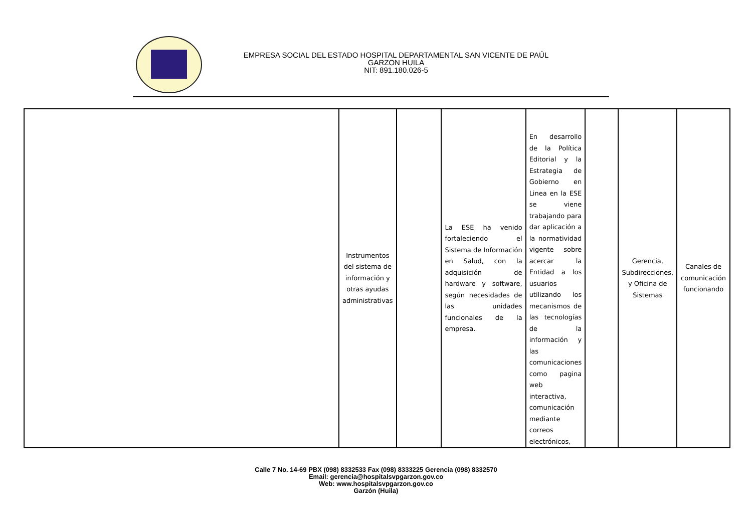EMPRESA SOCIAL DEL ESTADO HOSPITAL DEPARTAMENTAL SAN VICENTE DE PAÚL
GARZON HUILA
NIT: 891.180.026-5
| | Instrumentos del sistema de información y otras ayudas administrativas | | La ESE ha venido fortaleciendo el Sistema de Información en Salud, con la adquisición de hardware y software, según necesidades de las unidades funcionales de la empresa. | En desarrollo de la Política Editorial y la Estrategia de Gobierno en Linea en la ESE se viene trabajando para dar aplicación a la normatividad vigente sobre acercar la Entidad a los usuarios utilizando los mecanismos de las tecnologías de la información y las comunicaciones como pagina web interactiva, comunicación mediante correos electrónicos, | | Gerencia, Subdirecciones, y Oficina de Sistemas | Canales de comunicación funcionando |
Calle 7 No. 14-69 PBX (098) 8332533 Fax (098) 8333225 Gerencia (098) 8332570
Email: gerencia@hospitalsvpgarzon.gov.co
Web: www.hospitalsvpgarzon.gov.co
Garzón (Huila)